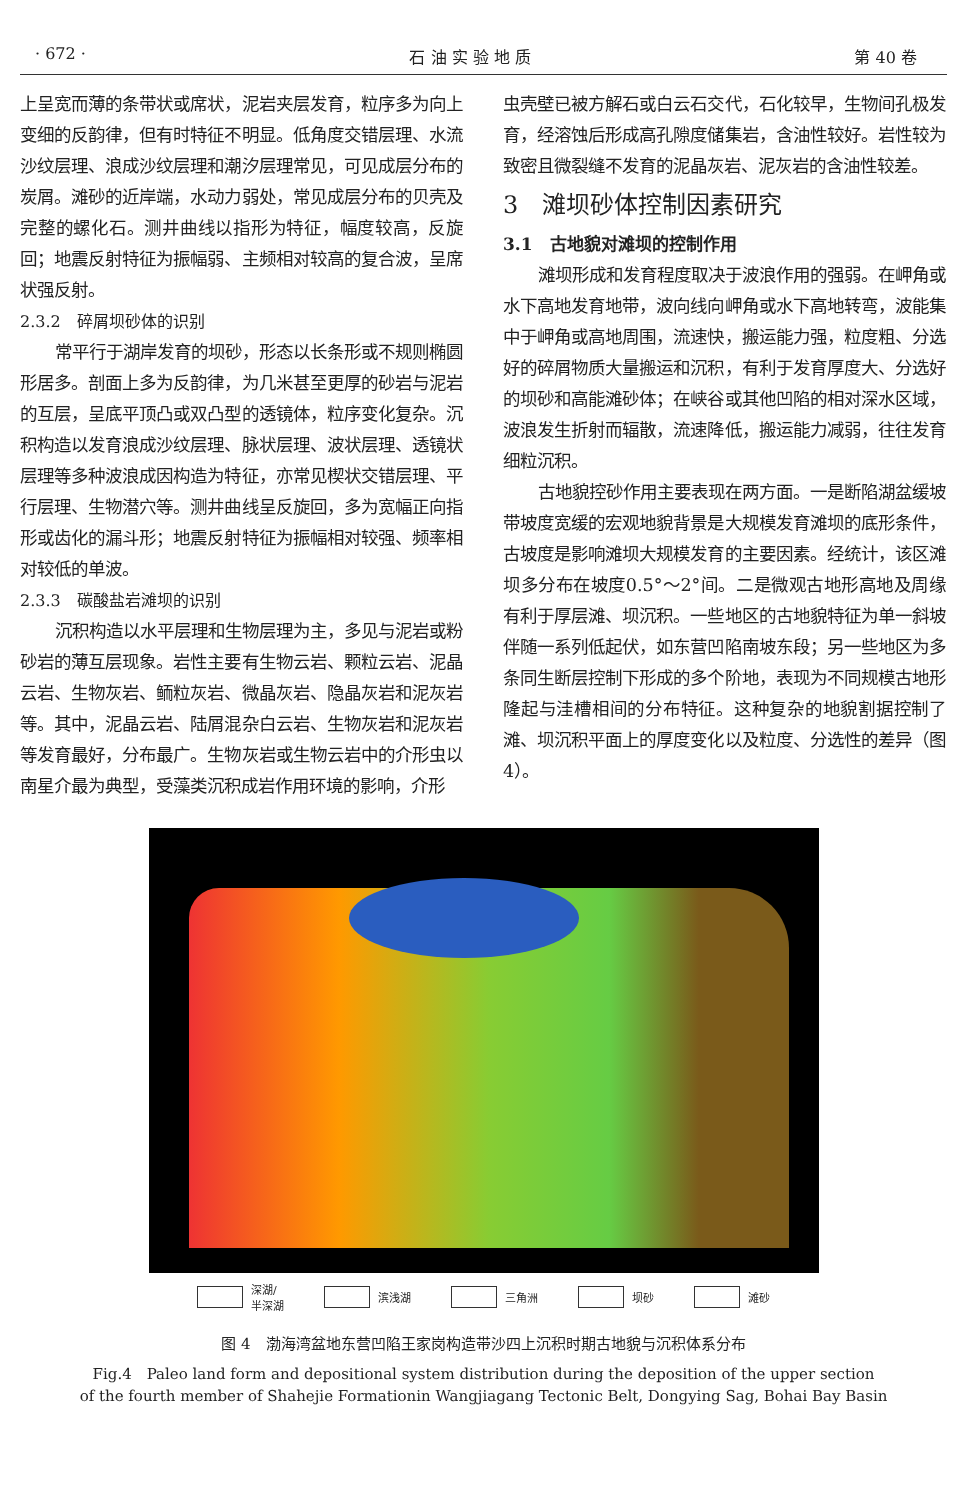· 672 · 石 油 实 验 地 质 第 40 卷
上呈宽而薄的条带状或席状，泥岩夹层发育，粒序多为向上变细的反韵律，但有时特征不明显。低角度交错层理、水流沙纹层理、浪成沙纹层理和潮汐层理常见，可见成层分布的炭屑。滩砂的近岸端，水动力弱处，常见成层分布的贝壳及完整的螺化石。测井曲线以指形为特征，幅度较高，反旋回；地震反射特征为振幅弱、主频相对较高的复合波，呈席状强反射。
2.3.2　碎屑坝砂体的识别
常平行于湖岸发育的坝砂，形态以长条形或不规则椭圆形居多。剖面上多为反韵律，为几米甚至更厚的砂岩与泥岩的互层，呈底平顶凸或双凸型的透镜体，粒序变化复杂。沉积构造以发育浪成沙纹层理、脉状层理、波状层理、透镜状层理等多种波浪成因构造为特征，亦常见楔状交错层理、平行层理、生物潜穴等。测井曲线呈反旋回，多为宽幅正向指形或齿化的漏斗形；地震反射特征为振幅相对较强、频率相对较低的单波。
2.3.3　碳酸盐岩滩坝的识别
沉积构造以水平层理和生物层理为主，多见与泥岩或粉砂岩的薄互层现象。岩性主要有生物云岩、颗粒云岩、泥晶云岩、生物灰岩、鲕粒灰岩、微晶灰岩、隐晶灰岩和泥灰岩等。其中，泥晶云岩、陆屑混杂白云岩、生物灰岩和泥灰岩等发育最好，分布最广。生物灰岩或生物云岩中的介形虫以南星介最为典型，受藻类沉积成岩作用环境的影响，介形
虫壳壁已被方解石或白云石交代，石化较早，生物间孔极发育，经溶蚀后形成高孔隙度储集岩，含油性较好。岩性较为致密且微裂缝不发育的泥晶灰岩、泥灰岩的含油性较差。
3　滩坝砂体控制因素研究
3.1　古地貌对滩坝的控制作用
滩坝形成和发育程度取决于波浪作用的强弱。在岬角或水下高地发育地带，波向线向岬角或水下高地转弯，波能集中于岬角或高地周围，流速快，搬运能力强，粒度粗、分选好的碎屑物质大量搬运和沉积，有利于发育厚度大、分选好的坝砂和高能滩砂体；在峡谷或其他凹陷的相对深水区域，波浪发生折射而辐散，流速降低，搬运能力减弱，往往发育细粒沉积。
古地貌控砂作用主要表现在两方面。一是断陷湖盆缓坡带坡度宽缓的宏观地貌背景是大规模发育滩坝的底形条件，古坡度是影响滩坝大规模发育的主要因素。经统计，该区滩坝多分布在坡度0.5°～2°间。二是微观古地形高地及周缘有利于厚层滩、坝沉积。一些地区的古地貌特征为单一斜坡伴随一系列低起伏，如东营凹陷南坡东段；另一些地区为多条同生断层控制下形成的多个阶地，表现为不同规模古地形隆起与洼槽相间的分布特征。这种复杂的地貌割据控制了滩、坝沉积平面上的厚度变化以及粒度、分选性的差异（图 4）。
深湖/
半深湖 滨浅湖 三角洲 坝砂 滩砂
图 4　渤海湾盆地东营凹陷王家岗构造带沙四上沉积时期古地貌与沉积体系分布
Fig.4　Paleo land form and depositional system distribution during the deposition of the upper section
of the fourth member of Shahejie Formationin Wangjiagang Tectonic Belt, Dongying Sag, Bohai Bay Basin